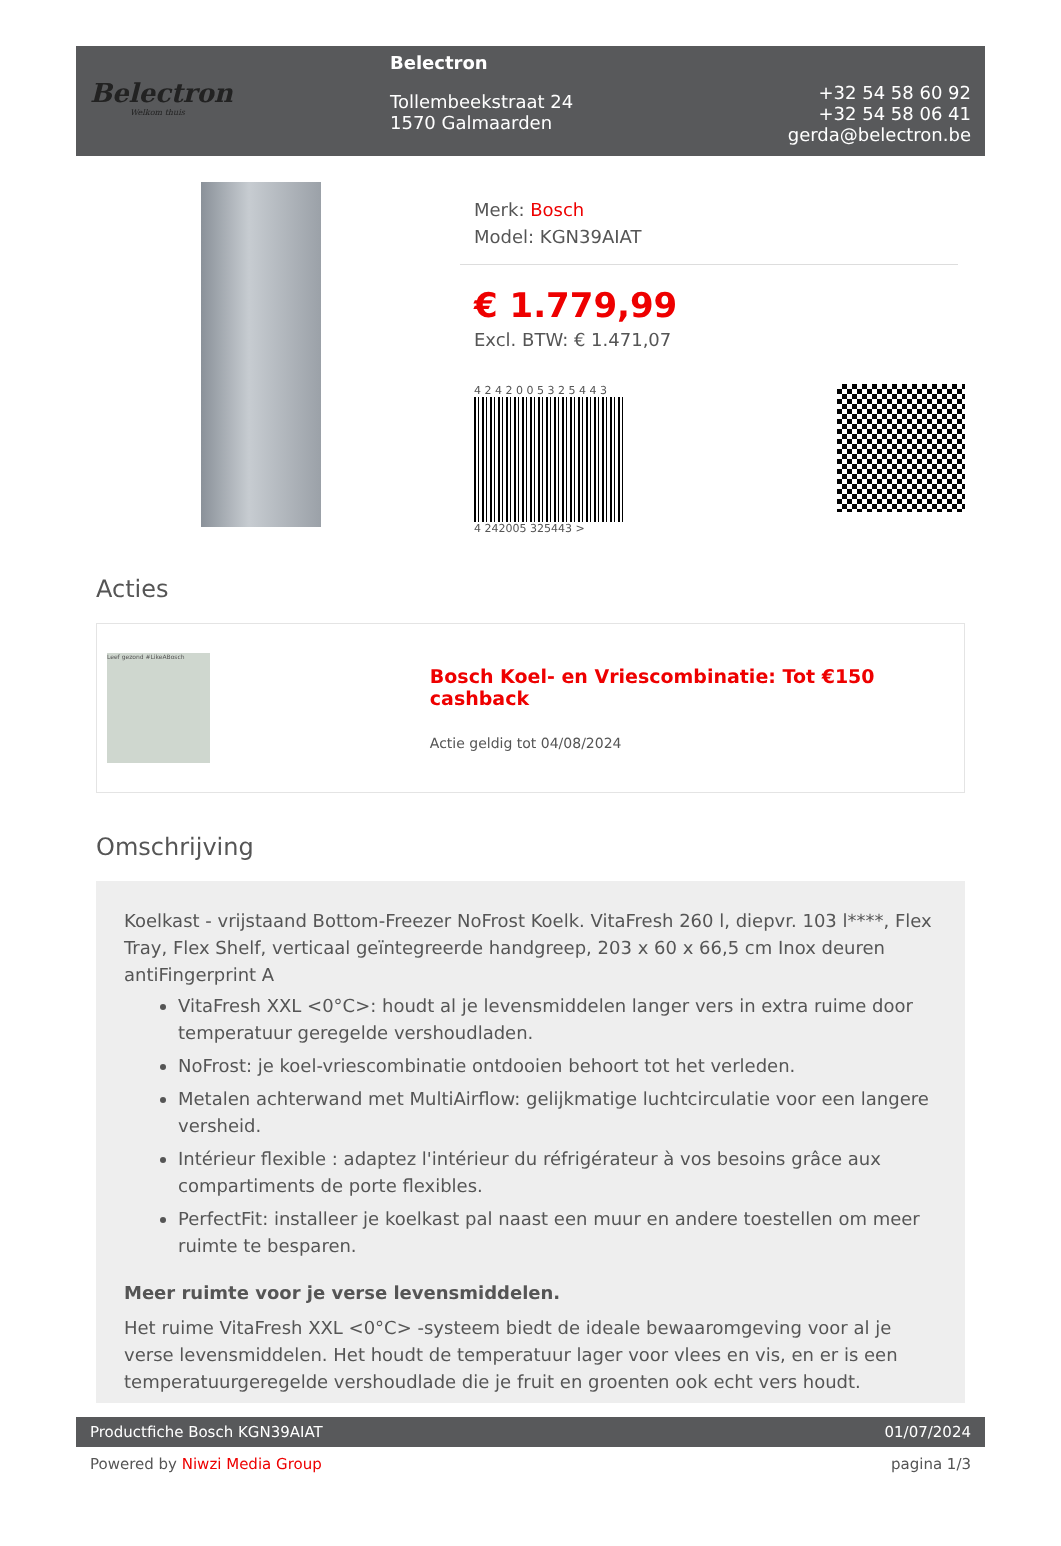Belectron
Welkom thuis
Belectron
Tollembeekstraat 24
1570 Galmaarden
+32 54 58 60 92
+32 54 58 06 41
gerda@belectron.be
Merk: Bosch
Model: KGN39AIAT
€ 1.779,99
Excl. BTW: € 1.471,07
4 2 4 2 0 0 5 3 2 5 4 4 3
4 242005 325443 >
Acties
Leef gezond #LikeABosch
Bosch Koel- en Vriescombinatie: Tot €150 cashback
Actie geldig tot 04/08/2024
Omschrijving
Koelkast - vrijstaand Bottom-Freezer NoFrost Koelk. VitaFresh 260 l, diepvr. 103 l****, Flex Tray, Flex Shelf, verticaal geïntegreerde handgreep, 203 x 60 x 66,5 cm Inox deuren antiFingerprint A
VitaFresh XXL <0°C>: houdt al je levensmiddelen langer vers in extra ruime door temperatuur geregelde vershoudladen.
NoFrost: je koel-vriescombinatie ontdooien behoort tot het verleden.
Metalen achterwand met MultiAirflow: gelijkmatige luchtcirculatie voor een langere versheid.
Intérieur flexible : adaptez l'intérieur du réfrigérateur à vos besoins grâce aux compartiments de porte flexibles.
PerfectFit: installeer je koelkast pal naast een muur en andere toestellen om meer ruimte te besparen.
Meer ruimte voor je verse levensmiddelen.
Het ruime VitaFresh XXL <0°C> -systeem biedt de ideale bewaaromgeving voor al je verse levensmiddelen. Het houdt de temperatuur lager voor vlees en vis, en er is een temperatuurgeregelde vershoudlade die je fruit en groenten ook echt vers houdt.
Productfiche Bosch KGN39AIAT 01/07/2024
Powered by Niwzi Media Group pagina 1/3